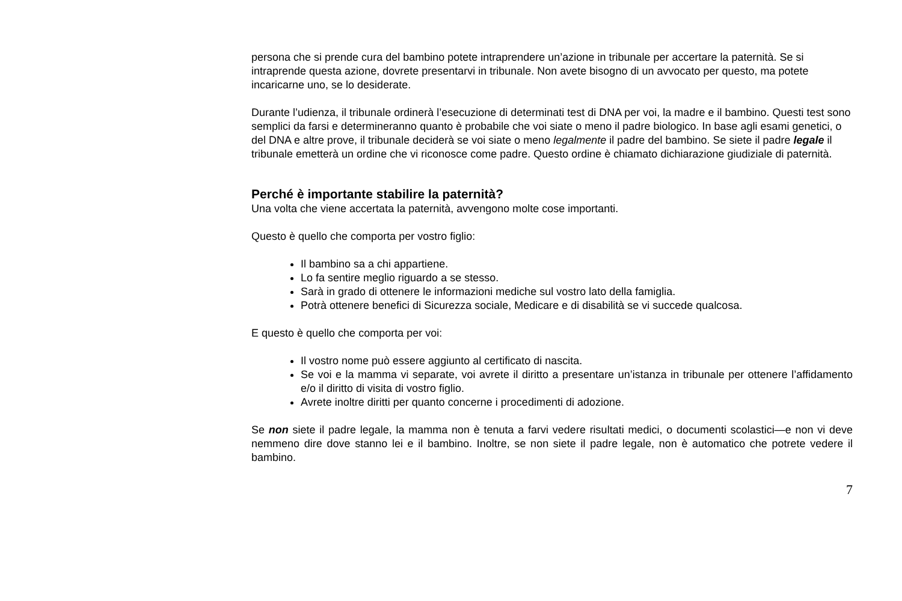persona che si prende cura del bambino potete intraprendere un’azione in tribunale per accertare la paternità. Se si intraprende questa azione, dovrete presentarvi in tribunale. Non avete bisogno di un avvocato per questo, ma potete incaricarne uno, se lo desiderate.
Durante l’udienza, il tribunale ordinerà l’esecuzione di determinati test di DNA per voi, la madre e il bambino. Questi test sono semplici da farsi e determineranno quanto è probabile che voi siate o meno il padre biologico. In base agli esami genetici, o del DNA e altre prove, il tribunale deciderà se voi siate o meno legalmente il padre del bambino. Se siete il padre legale il tribunale emetterà un ordine che vi riconosce come padre. Questo ordine è chiamato dichiarazione giudiziale di paternità.
Perché è importante stabilire la paternità?
Una volta che viene accertata la paternità, avvengono molte cose importanti.
Questo è quello che comporta per vostro figlio:
Il bambino sa a chi appartiene.
Lo fa sentire meglio riguardo a se stesso.
Sarà in grado di ottenere le informazioni mediche sul vostro lato della famiglia.
Potrà ottenere benefici di Sicurezza sociale, Medicare e di disabilità se vi succede qualcosa.
E questo è quello che comporta per voi:
Il vostro nome può essere aggiunto al certificato di nascita.
Se voi e la mamma vi separate, voi avrete il diritto a presentare un’istanza in tribunale per ottenere l’affidamento e/o il diritto di visita di vostro figlio.
Avrete inoltre diritti per quanto concerne i procedimenti di adozione.
Se non siete il padre legale, la mamma non è tenuta a farvi vedere risultati medici, o documenti scolastici—e non vi deve nemmeno dire dove stanno lei e il bambino. Inoltre, se non siete il padre legale, non è automatico che potrete vedere il bambino.
7